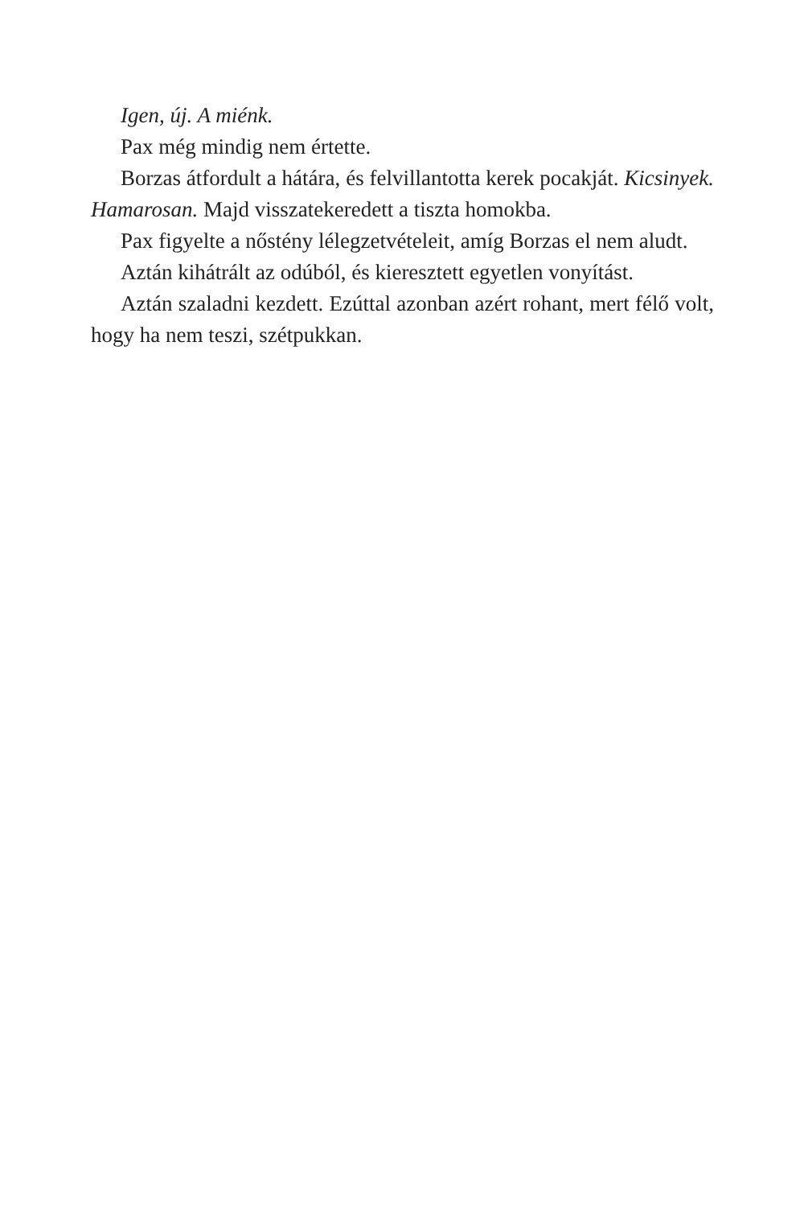Igen, új. A miénk.
Pax még mindig nem értette.
Borzas átfordult a hátára, és felvillantotta kerek pocakját. Kicsinyek. Hamarosan. Majd visszatekeredett a tiszta homokba.
Pax figyelte a nőstény lélegzetvételeit, amíg Borzas el nem aludt.
Aztán kihátrált az odúból, és kieresztett egyetlen vonyítást.
Aztán szaladni kezdett. Ezúttal azonban azért rohant, mert félő volt, hogy ha nem teszi, szétpukkan.